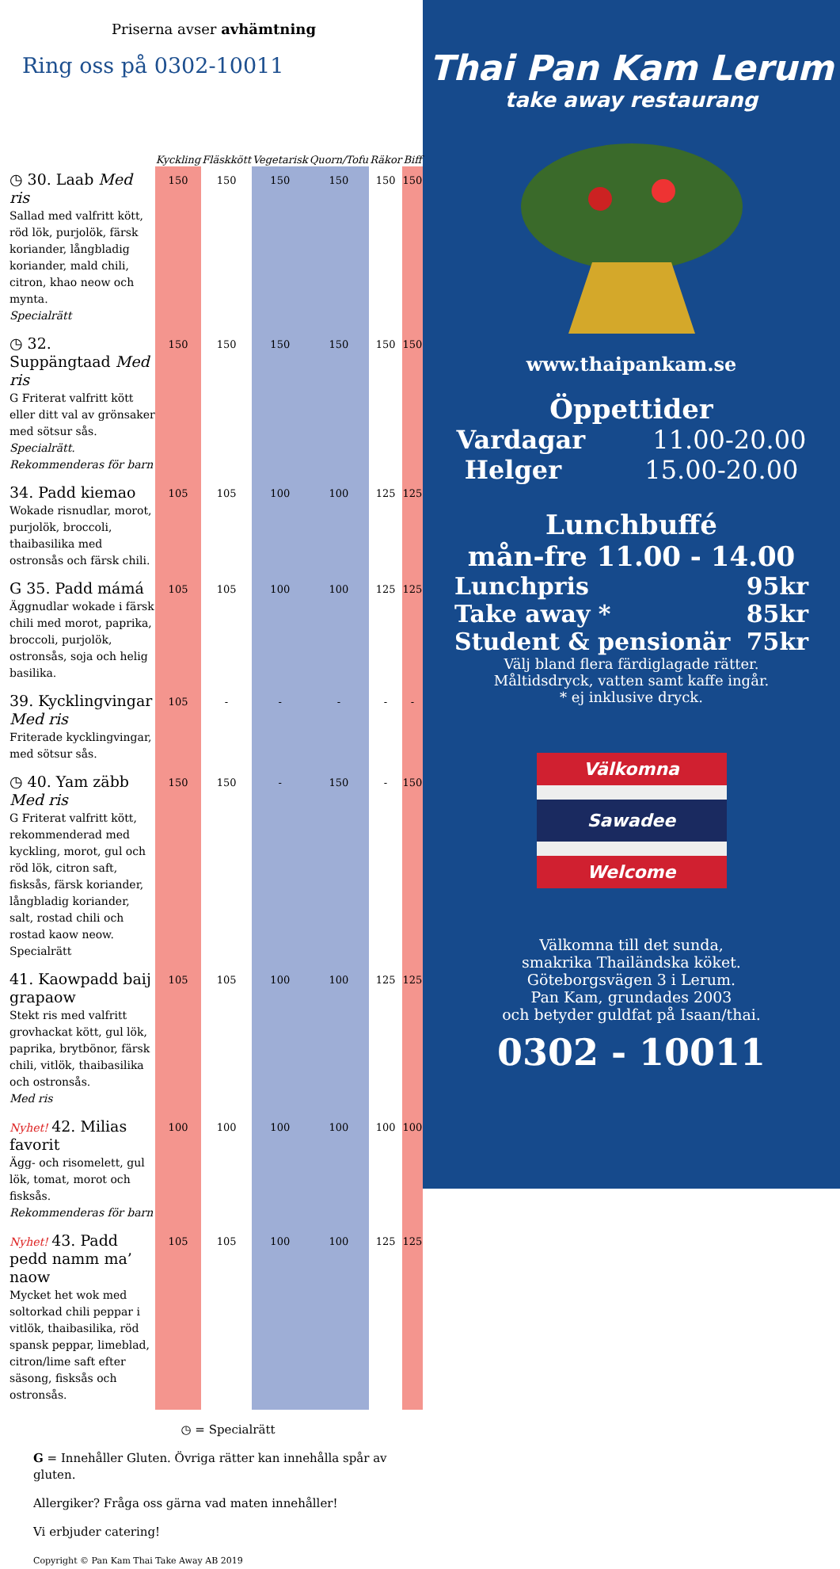Priserna avser avhämtning
Ring oss på 0302-10011
| | Kyckling | Fläskkött | Vegetarisk | Quorn/Tofu | Räkor | Biff |
| --- | --- | --- | --- | --- | --- | --- |
| ◷ 30. Laab Med ris Sallad med valfritt kött, röd lök, purjolök, färsk koriander, långbladig koriander, mald chili, citron, khao neow och mynta. Specialrätt | 150 | 150 | 150 | 150 | 150 | 150 |
| ◷ 32. Suppängtaad Med ris G Friterat valfritt kött eller ditt val av grönsaker med sötsur sås. Specialrätt. Rekommenderas för barn | 150 | 150 | 150 | 150 | 150 | 150 |
| 34. Padd kiemao Wokade risnudlar, morot, purjolök, broccoli, thaibasilika med ostronsås och färsk chili. | 105 | 105 | 100 | 100 | 125 | 125 |
| G 35. Padd mámá Äggnudlar wokade i färsk chili med morot, paprika, broccoli, purjolök, ostronsås, soja och helig basilika. | 105 | 105 | 100 | 100 | 125 | 125 |
| 39. Kycklingvingar Med ris Friterade kycklingvingar, med sötsur sås. | 105 | - | - | - | - | - |
| ◷ 40. Yam zäbb Med ris G Friterat valfritt kött, rekommenderad med kyckling, morot, gul och röd lök, citron saft, fisksås, färsk koriander, långbladig koriander, salt, rostad chili och rostad kaow neow. Specialrätt | 150 | 150 | - | 150 | - | 150 |
| 41. Kaowpadd baij grapaow Stekt ris med valfritt grovhackat kött, gul lök, paprika, brytbönor, färsk chili, vitlök, thaibasilika och ostronsås. Med ris | 105 | 105 | 100 | 100 | 125 | 125 |
| Nyhet! 42. Milias favorit Ägg- och risomelett, gul lök, tomat, morot och fisksås. Rekommenderas för barn | 100 | 100 | 100 | 100 | 100 | 100 |
| Nyhet! 43. Padd pedd namm ma’ naow Mycket het wok med soltorkad chili peppar i vitlök, thaibasilika, röd spansk peppar, limeblad, citron/lime saft efter säsong, fisksås och ostronsås. | 105 | 105 | 100 | 100 | 125 | 125 |
◷ = Specialrätt
G = Innehåller Gluten. Övriga rätter kan innehålla spår av gluten.
Allergiker? Fråga oss gärna vad maten innehåller!
Vi erbjuder catering!
Copyright © Pan Kam Thai Take Away AB 2019
Thai Pan Kam Lerum
take away restaurang
www.thaipankam.se
Öppettider
Vardagar 11.00-20.00
Helger 15.00-20.00
Lunchbuffé
mån-fre 11.00 - 14.00
Lunchpris 95kr
Take away * 85kr
Student & pensionär 75kr
Välj bland flera färdiglagade rätter.
Måltidsdryck, vatten samt kaffe ingår.
* ej inklusive dryck.
Välkomna
Sawadee
Welcome
Välkomna till det sunda,
smakrika Thailändska köket.
Göteborgsvägen 3 i Lerum.
Pan Kam, grundades 2003
och betyder guldfat på Isaan/thai.
0302 - 10011